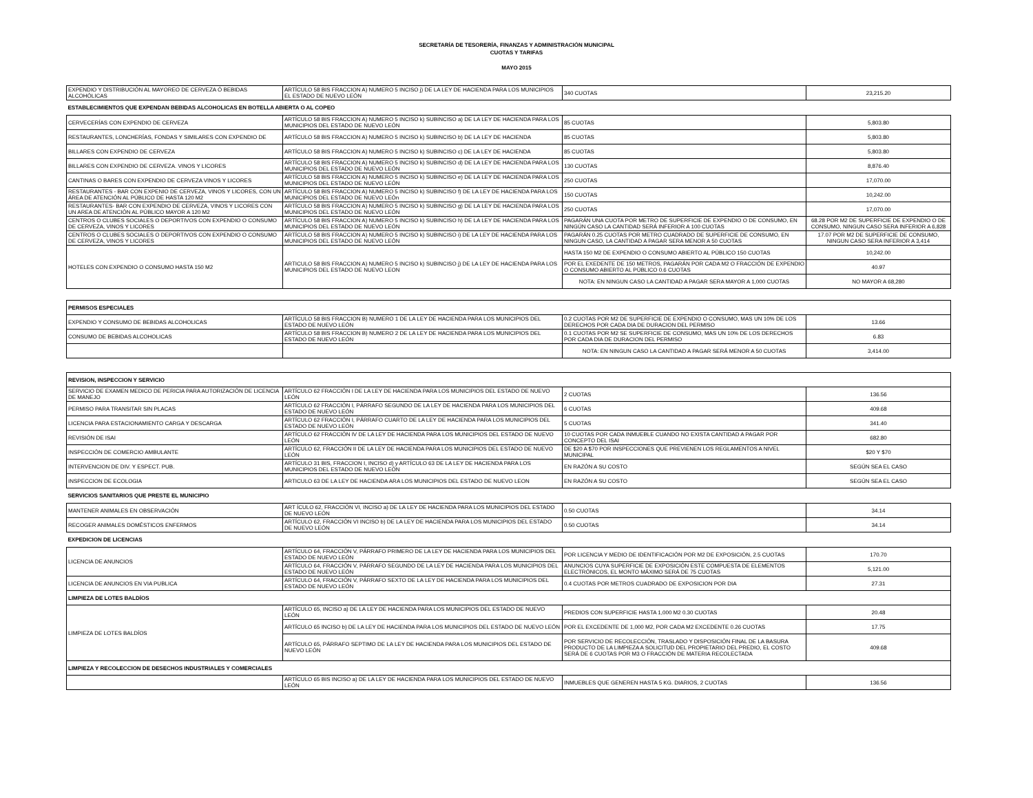SECRETARÍA DE TESORERÍA, FINANZAS Y ADMINISTRACIÓN MUNICIPAL
CUOTAS Y TARIFAS
MAYO 2015
| EXPENDIO Y DISTRIBUCIÓN AL MAYOREO DE CERVEZA Ó BEBIDAS ALCOHÓLICAS | ARTÍCULO 58 BIS FRACCION A) NUMERO 5 INCISO j) DE LA LEY DE HACIENDA PARA LOS MUNICIPIOS EL ESTADO DE NUEVO LEÓN | 340 CUOTAS | 23,215.20 |
| ESTABLECIMIENTOS QUE EXPENDAN BEBIDAS ALCOHOLICAS EN BOTELLA ABIERTA O AL COPEO | | | |
| CERVECERÍAS CON EXPENDIO DE CERVEZA | ARTÍCULO 58 BIS FRACCION A) NUMERO 5 INCISO k) SUBINCISO a) DE LA LEY DE HACIENDA PARA LOS MUNICIPIOS DEL ESTADO DE NUEVO LEÓN | 85 CUOTAS | 5,803.80 |
| RESTAURANTES, LONCHERÍAS, FONDAS Y SIMILARES CON EXPENDIO DE | ARTÍCULO 58 BIS FRACCION A) NUMERO 5 INCISO k) SUBINCISO b) DE LA LEY DE HACIENDA | 85 CUOTAS | 5,803.80 |
| BILLARES CON EXPENDIO DE CERVEZA | ARTÍCULO 58 BIS FRACCION A) NUMERO 5 INCISO k) SUBINCISO c) DE LA LEY DE HACIENDA | 85 CUOTAS | 5,803.80 |
| BILLARES CON EXPENDIO DE CERVEZA. VINOS Y LICORES | ARTÍCULO 58 BIS FRACCION A) NUMERO 5 INCISO k) SUBINCISO d) DE LA LEY DE HACIENDA PARA LOS MUNICIPIOS DEL ESTADO DE NUEVO LEÓN | 130 CUOTAS | 8,876.40 |
| CANTINAS O BARES CON EXPENDIO DE CERVEZA VINOS Y LICORES | ARTÍCULO 58 BIS FRACCION A) NUMERO 5 INCISO k) SUBINCISO e) DE LA LEY DE HACIENDA PARA LOS MUNICIPIOS DEL ESTADO DE NUEVO LEÓN | 250 CUOTAS | 17,070.00 |
| RESTAURANTES - BAR CON EXPENIO DE CERVEZA, VINOS Y LICORES, CON UN ÁREA DE ATENCIÓN AL PÚBLICO DE HASTA 120 M2 | ARTÍCULO 58 BIS FRACCION A) NUMERO 5 INCISO k) SUBINCISO f) DE LA LEY DE HACIENDA PARA LOS MUNICIPIOS DEL ESTADO DE NUEVO LEÓn | 150 CUOTAS | 10,242.00 |
| RESTAURANTES- BAR CON EXPENDIO DE CERVEZA, VINOS Y LICORES CON UN AREA DE ATENCIÓN AL PÚBLICO MAYOR A 120 M2 | ARTÍCULO 58 BIS FRACCION A) NUMERO 5 INCISO k) SUBINCISO g) DE LA LEY DE HACIENDA PARA LOS MUNICIPIOS DEL ESTADO DE NUEVO LEÓN | 250 CUOTAS | 17,070.00 |
| CENTROS O CLUBES SOCIALES O DEPORTIVOS CON EXPENDIO O CONSUMO DE CERVEZA, VINOS Y LICORES | ARTÍCULO 58 BIS FRACCION A) NUMERO 5 INCISO k) SUBINCISO h) DE LA LEY DE HACIENDA PARA LOS MUNICIPIOS DEL ESTADO DE NUEVO LEÓN | PAGARÁN UNA CUOTA POR METRO DE SUPERFICIE DE EXPENDIO O DE CONSUMO, EN NINGÚN CASO LA CANTIDAD SERÁ INFERIOR A 100 CUOTAS | 68.28 POR M2 DE SUPERFICIE DE EXPENDIO O DE CONSUMO, NINGUN CASO SERA INFERIOR A 6,828 |
| CENTROS O CLUBES SOCIALES O DEPORTIVOS CON EXPENDIO O CONSUMO DE CERVEZA, VINOS Y LICORES | ARTÍCULO 58 BIS FRACCION A) NUMERO 5 INCISO k) SUBINCISO i) DE LA LEY DE HACIENDA PARA LOS MUNICIPIOS DEL ESTADO DE NUEVO LEÓN | PAGARÁN 0.25 CUOTAS POR METRO CUADRADO DE SUPERFICIE DE CONSUMO, EN NINGUN CASO, LA CANTIDAD A PAGAR SERA MENOR A 50 CUOTAS | 17.07 POR M2 DE SUPERFICIE DE CONSUMO, NINGUN CASO SERA INFERIOR A 3,414 |
| HOTELES CON EXPENDIO O CONSUMO HASTA 150 M2 | ARTICULO 58 BIS FRACCION A) NUMERO 5 INCISO k) SUBINCISO j) DE LA LEY DE HACIENDA PARA LOS MUNICIPIOS DEL ESTADO DE NUEVO LEON | HASTA 150 M2 DE EXPENDIO O CONSUMO ABIERTO AL PÚBLICO 150 CUOTAS | 10,242.00 |
| | | POR EL EXEDENTE DE 150 METROS, PAGARÁN POR CADA M2 O FRACCIÓN DE EXPENDIO O CONSUMO ABIERTO AL PÚBLICO 0.6 CUOTAS | 40.97 |
| | | NOTA: EN NINGUN CASO LA CANTIDAD A PAGAR SERA MAYOR A 1,000 CUOTAS | NO MAYOR A 68,280 |
| PERMISOS ESPECIALES | | | |
| EXPENDIO Y CONSUMO DE BEBIDAS ALCOHOLICAS | ARTÍCULO 58 BIS FRACCION B) NUMERO 1 DE LA LEY DE HACIENDA PARA LOS MUNICIPIOS DEL ESTADO DE NUEVO LEÓN | 0.2 CUOTAS POR M2 DE SUPERFICIE DE EXPENDIO O CONSUMO, MAS UN 10% DE LOS DERECHOS POR CADA DIA DE DURACION DEL PERMISO | 13.66 |
| CONSUMO DE BEBIDAS ALCOHOLICAS | ARTÍCULO 58 BIS FRACCION B) NUMERO 2 DE LA LEY DE HACIENDA PARA LOS MUNICIPIOS DEL ESTADO DE NUEVO LEÓN | 0.1 CUOTAS POR M2 SE SUPERFICIE DE CONSUMO, MAS UN 10% DE LOS DERECHOS POR CADA DIA DE DURACION DEL PERMISO | 6.83 |
| | | NOTA: EN NINGUN CASO LA CANTIDAD A PAGAR SERÁ MENOR A 50 CUOTAS | 3,414.00 |
| REVISION, INSPECCION Y SERVICIO | | | |
| SERVICIO DE EXAMEN MEDICO DE PERICIA PARA AUTORIZACIÓN DE LICENCIA DE MANEJO | ARTÍCULO 62 FRACCIÓN I DE LA LEY DE HACIENDA PARA LOS MUNICIPIOS DEL ESTADO DE NUEVO LEÓN | 2 CUOTAS | 136.56 |
| PERMISO PARA TRANSITAR SIN PLACAS | ARTÍCULO 62 FRACCIÓN I, PÁRRAFO SEGUNDO DE LA LEY DE HACIENDA PARA LOS MUNICIPIOS DEL ESTADO DE NUEVO LEÓN | 6 CUOTAS | 409.68 |
| LICENCIA PARA ESTACIONAMIENTO CARGA Y DESCARGA | ARTÍCULO 62 FRACCIÓN I, PÁRRAFO CUARTO DE LA LEY DE HACIENDA PARA LOS MUNICIPIOS DEL ESTADO DE NUEVO LEÓN | 5 CUOTAS | 341.40 |
| REVISIÓN DE ISAI | ARTÍCULO 62 FRACCIÓN IV DE LA LEY DE HACIENDA PARA LOS MUNICIPIOS DEL ESTADO DE NUEVO LEÓN | 10 CUOTAS POR CADA INMUEBLE CUANDO NO EXISTA CANTIDAD A PAGAR POR CONCEPTO DEL ISAI | 682.80 |
| INSPECCIÓN DE COMERCIO AMBULANTE | ARTÍCULO 62, FRACCIÓN II DE LA LEY DE HACIENDA PARA LOS MUNICIPIOS DEL ESTADO DE NUEVO LEÓN | DE $20 A $70 POR INSPECCIONES QUE PREVIENEN LOS REGLAMENTOS A NIVEL MUNICIPAL | $20 Y $70 |
| INTERVENCION DE DIV. Y ESPECT. PUB. | ARTÍCULO 31 BIS, FRACCION I, INCISO d) y ARTÍCULO 63 DE LA LEY DE HACIENDA PARA LOS MUNICIPIOS DEL ESTADO DE NUEVO LEÓN | EN RAZÓN A SU COSTO | SEGÚN SEA EL CASO |
| INSPECCION DE ECOLOGIA | ARTICULO 63 DE LA LEY DE HACIENDA ARA LOS MUNICIPIOS DEL ESTADO DE NUEVO LEON | EN RAZÓN A SU COSTO | SEGÚN SEA EL CASO |
| SERVICIOS SANITARIOS QUE PRESTE EL MUNICIPIO | | | |
| MANTENER ANIMALES EN OBSERVACIÓN | ART ÍCULO 62, FRACCIÓN VI, INCISO a) DE LA LEY DE HACIENDA PARA LOS MUNICIPIOS DEL ESTADO DE NUEVO LEÓN | 0.50 CUOTAS | 34.14 |
| RECOGER ANIMALES DOMÉSTICOS ENFERMOS | ARTÍCULO 62, FRACCIÓN VI INCISO b) DE LA LEY DE HACIENDA PARA LOS MUNICIPIOS DEL ESTADO DE NUEVO LEÓN | 0.50 CUOTAS | 34.14 |
| EXPEDICION DE LICENCIAS | | | |
| LICENCIA DE ANUNCIOS | ARTÍCULO 64, FRACCIÓN V, PÁRRAFO PRIMERO DE LA LEY DE HACIENDA PARA LOS MUNICIPIOS DEL ESTADO DE NUEVO LEÓN | POR LICENCIA Y MEDIO DE IDENTIFICACIÓN POR M2 DE EXPOSICIÓN, 2.5 CUOTAS | 170.70 |
| | ARTÍCULO 64, FRACCIÓN V, PÁRRAFO SEGUNDO DE LA LEY DE HACIENDA PARA LOS MUNICIPIOS DEL ESTADO DE NUEVO LEÓN | ANUNCIOS CUYA SUPERFICIE DE EXPOSICIÓN ESTE COMPUESTA DE ELEMENTOS ELECTRÓNICOS, EL MONTO MÁXIMO SERÁ DE 75 CUOTAS | 5,121.00 |
| LICENCIA DE ANUNCIOS EN VIA PUBLICA | ARTÍCULO 64, FRACCIÓN V, PÁRRAFO SEXTO DE LA LEY DE HACIENDA PARA LOS MUNICIPIOS DEL ESTADO DE NUEVO LEÓN | 0.4 CUOTAS POR METROS CUADRADO DE EXPOSICION POR DIA | 27.31 |
| LIMPIEZA DE LOTES BALDÍOS | | | |
| LIMPIEZA DE LOTES BALDÍOS | ARTÍCULO 65, INCISO a) DE LA LEY DE HACIENDA PARA LOS MUNICIPIOS DEL ESTADO DE NUEVO LEÓN | PREDIOS CON SUPERFICIE HASTA 1,000 M2 0.30 CUOTAS | 20.48 |
| | ARTÍCULO 65 INCISO b) DE LA LEY DE HACIENDA PARA LOS MUNICIPIOS DEL ESTADO DE NUEVO LEÓN | POR EL EXCEDENTE DE 1,000 M2, POR CADA M2 EXCEDENTE 0.26 CUOTAS | 17.75 |
| | ARTÍCULO 65, PÁRRAFO SEPTIMO DE LA LEY DE HACIENDA PARA LOS MUNICIPIOS DEL ESTADO DE NUEVO LEÓN | POR SERVICIO DE RECOLECCIÓN, TRASLADO Y DISPOSICIÓN FINAL DE LA BASURA PRODUCTO DE LA LIMPIEZA A SOLICITUD DEL PROPIETARIO DEL PREDIO, EL COSTO SERÁ DE 6 CUOTAS POR M3 O FRACCIÓN DE MATERIA RECOLECTADA | 409.68 |
| LIMPIEZA Y RECOLECCION DE DESECHOS INDUSTRIALES Y COMERCIALES | | | |
| | ARTÍCULO 65 BIS INCISO a) DE LA LEY DE HACIENDA PARA LOS MUNICIPIOS DEL ESTADO DE NUEVO LEÓN | INMUEBLES QUE GENEREN HASTA 5 KG. DIARIOS, 2 CUOTAS | 136.56 |